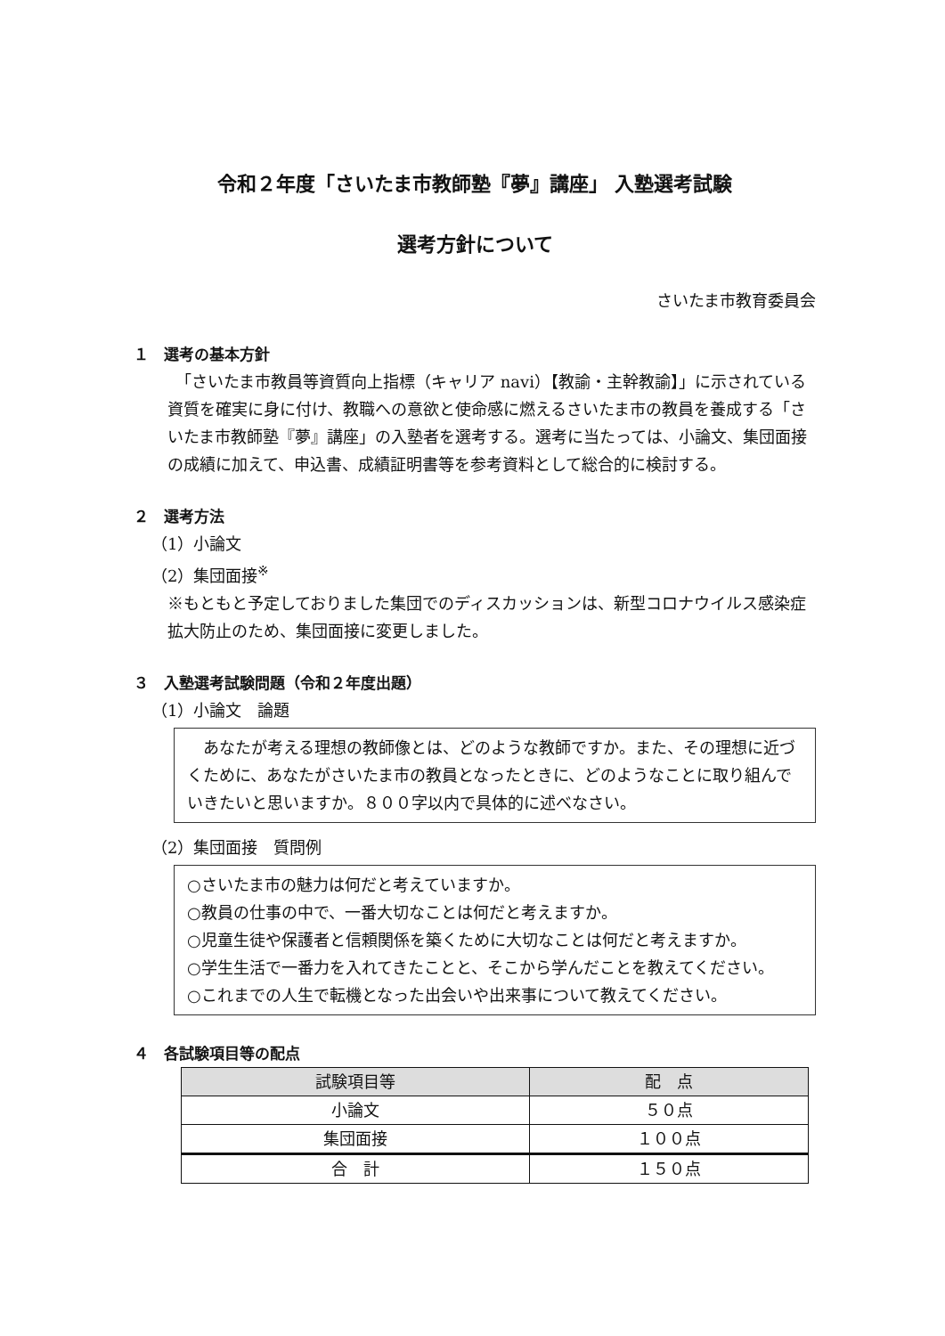令和２年度「さいたま市教師塾『夢』講座」 入塾選考試験
選考方針について
さいたま市教育委員会
１　選考の基本方針
　「さいたま市教員等資質向上指標（キャリア navi）【教諭・主幹教諭】」に示されている資質を確実に身に付け、教職への意欲と使命感に燃えるさいたま市の教員を養成する「さいたま市教師塾『夢』講座」の入塾者を選考する。選考に当たっては、小論文、集団面接の成績に加えて、申込書、成績証明書等を参考資料として総合的に検討する。
２　選考方法
（1）小論文
（2）集団面接<sup>※</sup>
※もともと予定しておりました集団でのディスカッションは、新型コロナウイルス感染症拡大防止のため、集団面接に変更しました。
３　入塾選考試験問題（令和２年度出題）
（1）小論文　論題
　あなたが考える理想の教師像とは、どのような教師ですか。また、その理想に近づくために、あなたがさいたま市の教員となったときに、どのようなことに取り組んでいきたいと思いますか。８００字以内で具体的に述べなさい。
（2）集団面接　質問例
○さいたま市の魅力は何だと考えていますか。
○教員の仕事の中で、一番大切なことは何だと考えますか。
○児童生徒や保護者と信頼関係を築くために大切なことは何だと考えますか。
○学生生活で一番力を入れてきたことと、そこから学んだことを教えてください。
○これまでの人生で転機となった出会いや出来事について教えてください。
４　各試験項目等の配点
| 試験項目等 | 配 点 |
| --- | --- |
| 小論文 | ５０点 |
| 集団面接 | １００点 |
| 合 計 | １５０点 |